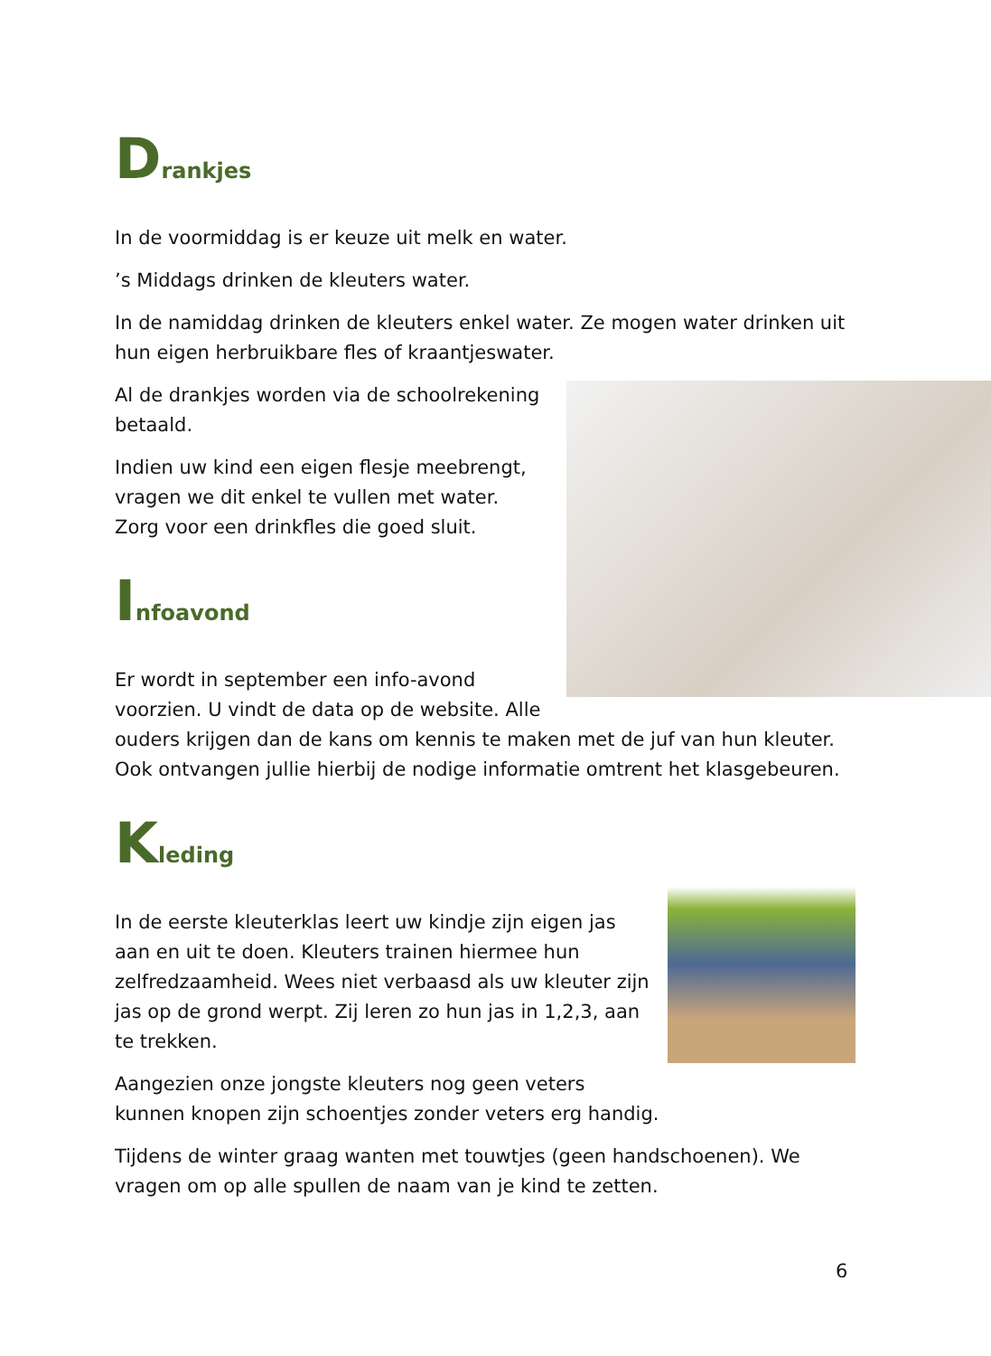Drankjes
In de voormiddag is er keuze uit melk en water.
’s Middags drinken de kleuters water.
In de namiddag drinken de kleuters enkel water. Ze mogen water drinken uit hun eigen herbruikbare fles of kraantjeswater.
Al de drankjes worden via de schoolrekening betaald.
Indien uw kind een eigen flesje meebrengt, vragen we dit enkel te vullen met water. Zorg voor een drinkfles die goed sluit.
Infoavond
Er wordt in september een info-avond voorzien. U vindt de data op de website. Alle ouders krijgen dan de kans om kennis te maken met de juf van hun kleuter. Ook ontvangen jullie hierbij de nodige informatie omtrent het klasgebeuren.
Kleding
In de eerste kleuterklas leert uw kindje zijn eigen jas aan en uit te doen. Kleuters trainen hiermee hun zelfredzaamheid. Wees niet verbaasd als uw kleuter zijn jas op de grond werpt. Zij leren zo hun jas in 1,2,3, aan te trekken.
Aangezien onze jongste kleuters nog geen veters kunnen knopen zijn schoentjes zonder veters erg handig.
Tijdens de winter graag wanten met touwtjes (geen handschoenen). We vragen om op alle spullen de naam van je kind te zetten.
6